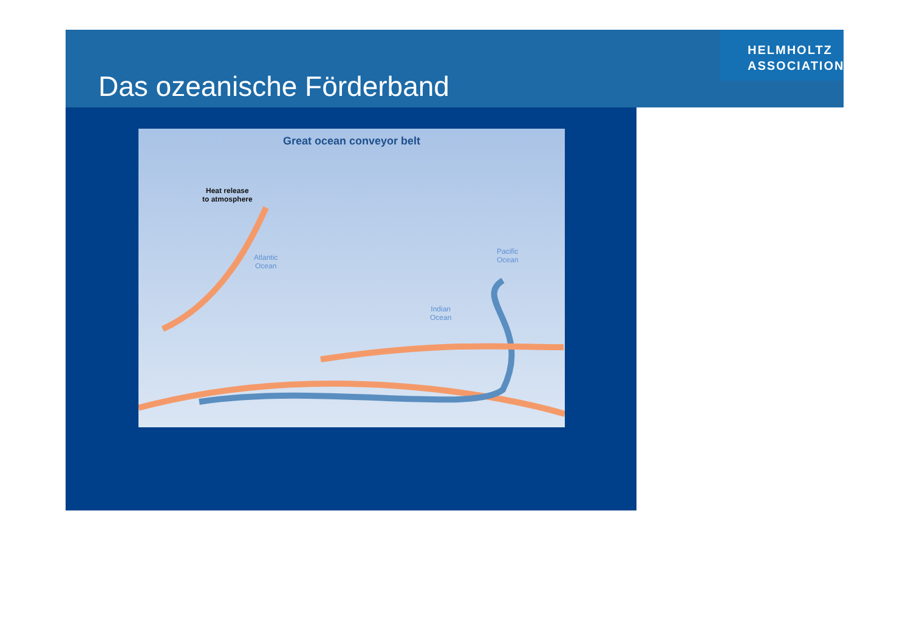Das ozeanische Förderband
HELMHOLTZ
ASSOCIATION
Great ocean conveyor belt
Heat release
to atmosphere
Atlantic
Ocean
Indian
Ocean
Pacific
Ocean